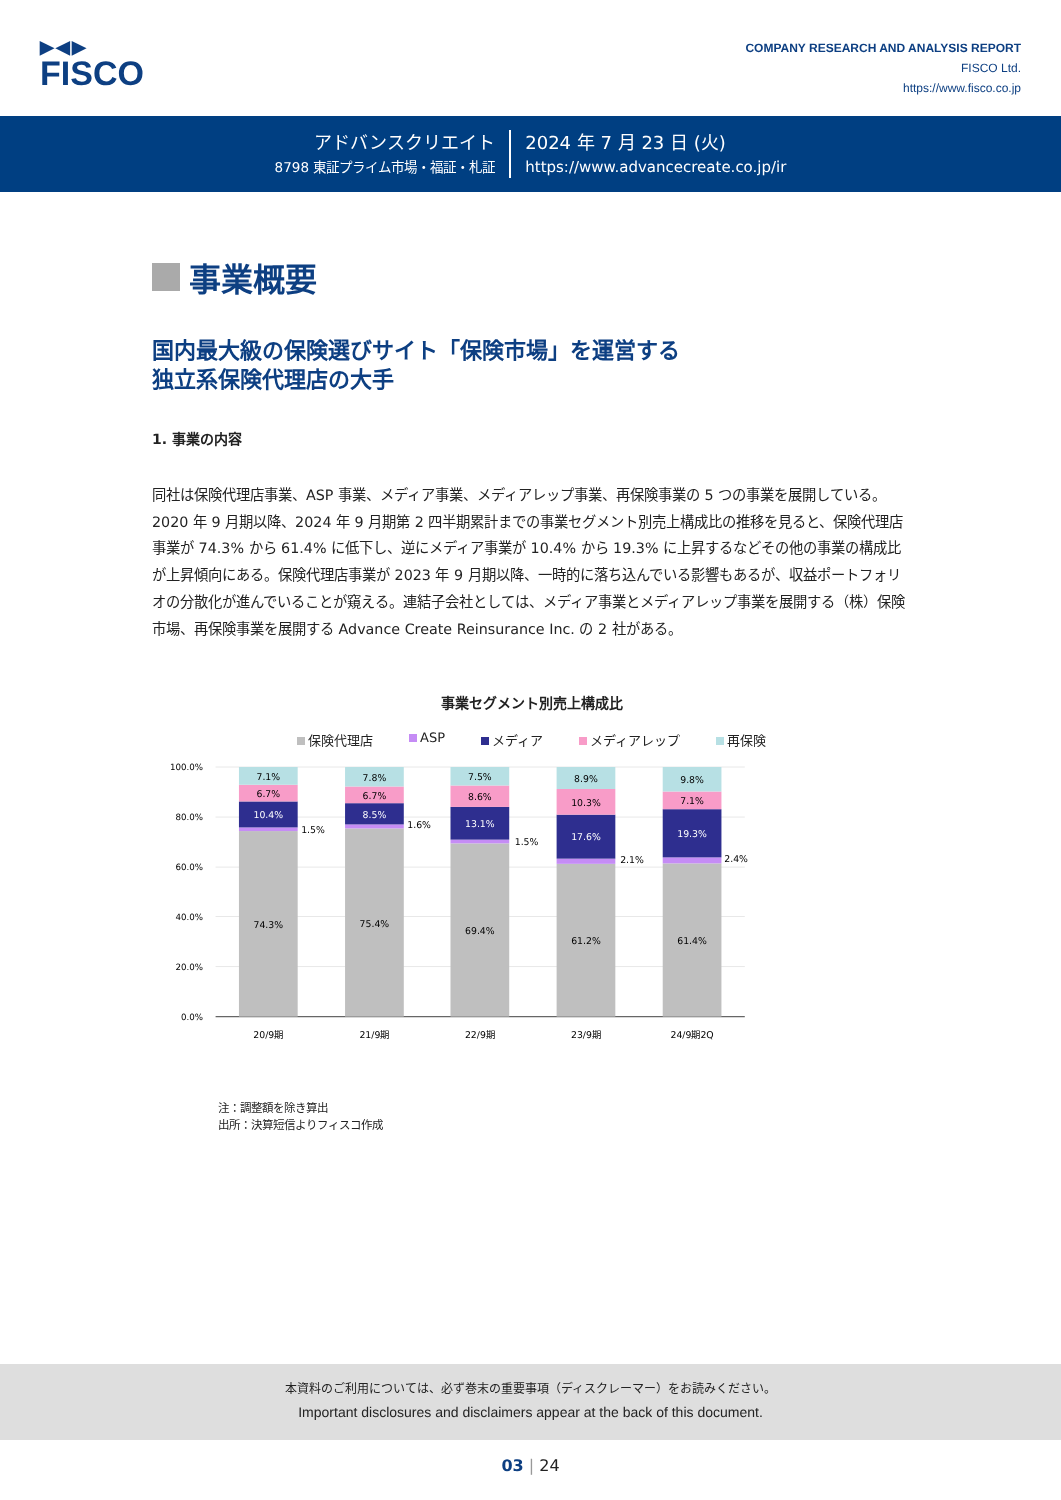▶◀▶
FISCO
COMPANY RESEARCH AND ANALYSIS REPORT
FISCO Ltd.
https://www.fisco.co.jp
アドバンスクリエイト
8798 東証プライム市場・福証・札証
2024 年 7 月 23 日 (火)
https://www.advancecreate.co.jp/ir
事業概要
国内最大級の保険選びサイト「保険市場」を運営する
独立系保険代理店の大手
1. 事業の内容
同社は保険代理店事業、ASP 事業、メディア事業、メディアレップ事業、再保険事業の 5 つの事業を展開している。2020 年 9 月期以降、2024 年 9 月期第 2 四半期累計までの事業セグメント別売上構成比の推移を見ると、保険代理店事業が 74.3% から 61.4% に低下し、逆にメディア事業が 10.4% から 19.3% に上昇するなどその他の事業の構成比が上昇傾向にある。保険代理店事業が 2023 年 9 月期以降、一時的に落ち込んでいる影響もあるが、収益ポートフォリオの分散化が進んでいることが窺える。連結子会社としては、メディア事業とメディアレップ事業を展開する（株）保険市場、再保険事業を展開する Advance Create Reinsurance Inc. の 2 社がある。
事業セグメント別売上構成比
保険代理店 ASP メディア メディアレップ 再保険
100.0%
80.0%
60.0%
40.0%
20.0%
0.0%
7.1%
6.7%
10.4%
74.3%
7.8%
6.7%
8.5%
75.4%
7.5%
8.6%
13.1%
69.4%
8.9%
10.3%
17.6%
61.2%
9.8%
7.1%
19.3%
61.4%
1.5%
1.6%
1.5%
2.1%
2.4%
20/9期
21/9期
22/9期
23/9期
24/9期2Q
注：調整額を除き算出
出所：決算短信よりフィスコ作成
本資料のご利用については、必ず巻末の重要事項（ディスクレーマー）をお読みください。
Important disclosures and disclaimers appear at the back of this document.
03 | 24